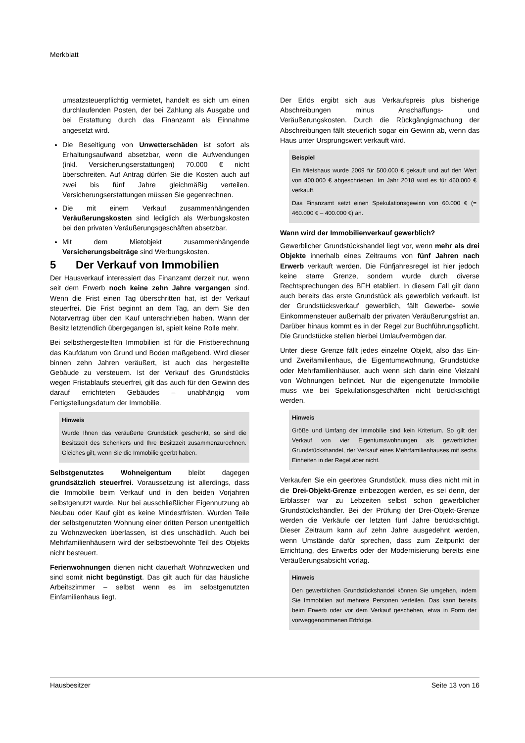Merkblatt
umsatzsteuerpflichtig vermietet, handelt es sich um einen durchlaufenden Posten, der bei Zahlung als Ausgabe und bei Erstattung durch das Finanzamt als Einnahme angesetzt wird.
Die Beseitigung von Unwetterschäden ist sofort als Erhaltungsaufwand absetzbar, wenn die Aufwendungen (inkl. Versicherungserstattungen) 70.000 € nicht überschreiten. Auf Antrag dürfen Sie die Kosten auch auf zwei bis fünf Jahre gleichmäßig verteilen. Versicherungserstattungen müssen Sie gegenrechnen.
Die mit einem Verkauf zusammenhängenden Veräußerungskosten sind lediglich als Werbungskosten bei den privaten Veräußerungsgeschäften absetzbar.
Mit dem Mietobjekt zusammenhängende Versicherungsbeiträge sind Werbungskosten.
5 Der Verkauf von Immobilien
Der Hausverkauf interessiert das Finanzamt derzeit nur, wenn seit dem Erwerb noch keine zehn Jahre vergangen sind. Wenn die Frist einen Tag überschritten hat, ist der Verkauf steuerfrei. Die Frist beginnt an dem Tag, an dem Sie den Notarvertrag über den Kauf unterschrieben haben. Wann der Besitz letztendlich übergegangen ist, spielt keine Rolle mehr.
Bei selbsthergestellten Immobilien ist für die Fristberechnung das Kaufdatum von Grund und Boden maßgebend. Wird dieser binnen zehn Jahren veräußert, ist auch das hergestellte Gebäude zu versteuern. Ist der Verkauf des Grundstücks wegen Fristablaufs steuerfrei, gilt das auch für den Gewinn des darauf errichteten Gebäudes – unabhängig vom Fertigstellungsdatum der Immobilie.
Hinweis
Wurde Ihnen das veräußerte Grundstück geschenkt, so sind die Besitzzeit des Schenkers und Ihre Besitzzeit zusammenzurechnen. Gleiches gilt, wenn Sie die Immobilie geerbt haben.
Selbstgenutztes Wohneigentum bleibt dagegen grundsätzlich steuerfrei. Voraussetzung ist allerdings, dass die Immobilie beim Verkauf und in den beiden Vorjahren selbstgenutzt wurde. Nur bei ausschließlicher Eigennutzung ab Neubau oder Kauf gibt es keine Mindestfristen. Wurden Teile der selbstgenutzten Wohnung einer dritten Person unentgeltlich zu Wohnzwecken überlassen, ist dies unschädlich. Auch bei Mehrfamilienhäusern wird der selbstbewohnte Teil des Objekts nicht besteuert.
Ferienwohnungen dienen nicht dauerhaft Wohnzwecken und sind somit nicht begünstigt. Das gilt auch für das häusliche Arbeitszimmer – selbst wenn es im selbstgenutzten Einfamilienhaus liegt.
Der Erlös ergibt sich aus Verkaufspreis plus bisherige Abschreibungen minus Anschaffungs- und Veräußerungskosten. Durch die Rückgängigmachung der Abschreibungen fällt steuerlich sogar ein Gewinn ab, wenn das Haus unter Ursprungswert verkauft wird.
Beispiel
Ein Mietshaus wurde 2009 für 500.000 € gekauft und auf den Wert von 400.000 € abgeschrieben. Im Jahr 2018 wird es für 460.000 € verkauft.
Das Finanzamt setzt einen Spekulationsgewinn von 60.000 € (= 460.000 € – 400.000 €) an.
Wann wird der Immobilienverkauf gewerblich?
Gewerblicher Grundstückshandel liegt vor, wenn mehr als drei Objekte innerhalb eines Zeitraums von fünf Jahren nach Erwerb verkauft werden. Die Fünfjahresregel ist hier jedoch keine starre Grenze, sondern wurde durch diverse Rechtsprechungen des BFH etabliert. In diesem Fall gilt dann auch bereits das erste Grundstück als gewerblich verkauft. Ist der Grundstücksverkauf gewerblich, fällt Gewerbe- sowie Einkommensteuer außerhalb der privaten Veräußerungsfrist an. Darüber hinaus kommt es in der Regel zur Buchführungspflicht. Die Grundstücke stellen hierbei Umlaufvermögen dar.
Unter diese Grenze fällt jedes einzelne Objekt, also das Ein- und Zweifamilienhaus, die Eigentumswohnung, Grundstücke oder Mehrfamilienhäuser, auch wenn sich darin eine Vielzahl von Wohnungen befindet. Nur die eigengenutzte Immobilie muss wie bei Spekulationsgeschäften nicht berücksichtigt werden.
Hinweis
Größe und Umfang der Immobilie sind kein Kriterium. So gilt der Verkauf von vier Eigentumswohnungen als gewerblicher Grundstückshandel, der Verkauf eines Mehrfamilienhauses mit sechs Einheiten in der Regel aber nicht.
Verkaufen Sie ein geerbtes Grundstück, muss dies nicht mit in die Drei-Objekt-Grenze einbezogen werden, es sei denn, der Erblasser war zu Lebzeiten selbst schon gewerblicher Grundstückshändler. Bei der Prüfung der Drei-Objekt-Grenze werden die Verkäufe der letzten fünf Jahre berücksichtigt. Dieser Zeitraum kann auf zehn Jahre ausgedehnt werden, wenn Umstände dafür sprechen, dass zum Zeitpunkt der Errichtung, des Erwerbs oder der Modernisierung bereits eine Veräußerungsabsicht vorlag.
Hinweis
Den gewerblichen Grundstückshandel können Sie umgehen, indem Sie Immobilien auf mehrere Personen verteilen. Das kann bereits beim Erwerb oder vor dem Verkauf geschehen, etwa in Form der vorweggenommenen Erbfolge.
Hausbesitzer Seite 13 von 16